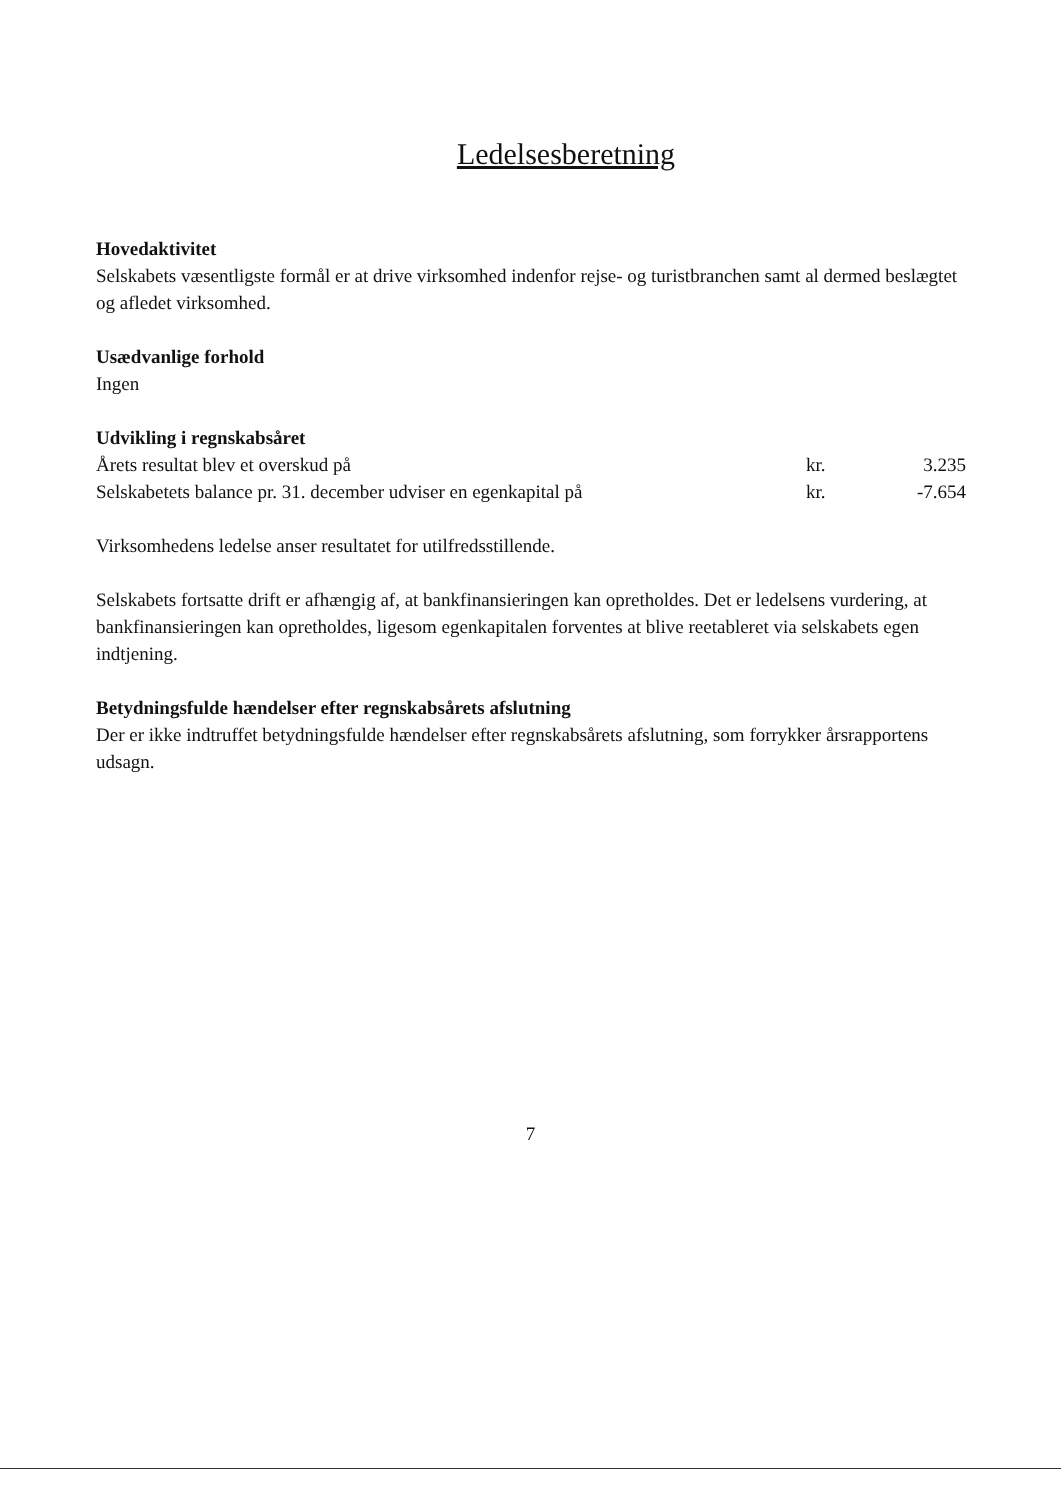Ledelsesberetning
Hovedaktivitet
Selskabets væsentligste formål er at drive virksomhed indenfor rejse- og turistbranchen samt al dermed beslægtet og afledet virksomhed.
Usædvanlige forhold
Ingen
Udvikling i regnskabsåret
| Årets resultat blev et overskud på | kr. | 3.235 |
| Selskabetets balance pr. 31. december udviser en egenkapital på | kr. | -7.654 |
Virksomhedens ledelse anser resultatet for utilfredsstillende.
Selskabets fortsatte drift er afhængig af, at bankfinansieringen kan opretholdes. Det er ledelsens vurdering, at bankfinansieringen kan opretholdes, ligesom egenkapitalen forventes at blive reetableret via selskabets egen indtjening.
Betydningsfulde hændelser efter regnskabsårets afslutning
Der er ikke indtruffet betydningsfulde hændelser efter regnskabsårets afslutning, som forrykker årsrapportens udsagn.
7